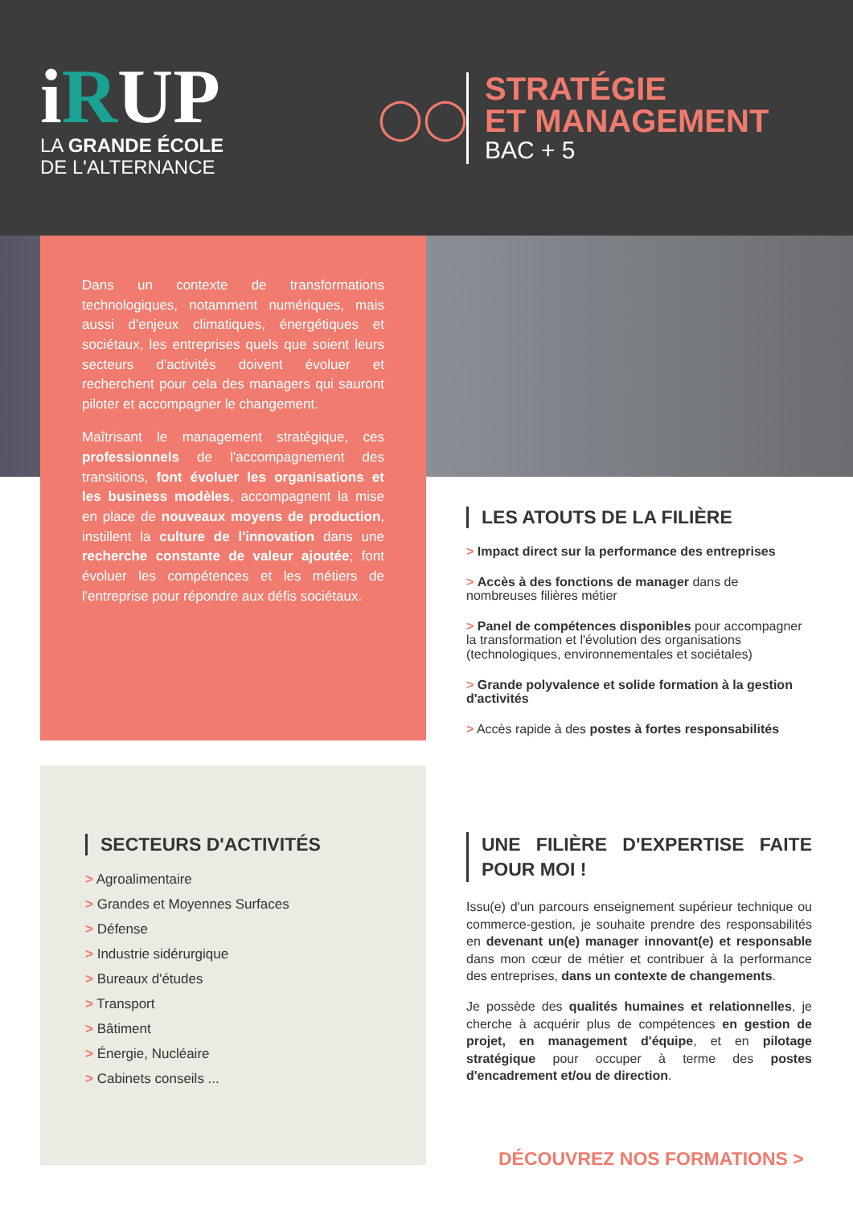iRUP
LA GRANDE ÉCOLE
DE L'ALTERNANCE
◯◯
STRATÉGIE
ET MANAGEMENT
BAC + 5
Dans un contexte de transformations technologiques, notamment numériques, mais aussi d'enjeux climatiques, énergétiques et sociétaux, les entreprises quels que soient leurs secteurs d'activités doivent évoluer et recherchent pour cela des managers qui sauront piloter et accompagner le changement.
Maîtrisant le management stratégique, ces professionnels de l'accompagnement des transitions, font évoluer les organisations et les business modèles, accompagnent la mise en place de nouveaux moyens de production, instillent la culture de l'innovation dans une recherche constante de valeur ajoutée; font évoluer les compétences et les métiers de l'entreprise pour répondre aux défis sociétaux.
SECTEURS D'ACTIVITÉS
> Agroalimentaire
> Grandes et Moyennes Surfaces
> Défense
> Industrie sidérurgique
> Bureaux d'études
> Transport
> Bâtiment
> Énergie, Nucléaire
> Cabinets conseils ...
LES ATOUTS DE LA FILIÈRE
> Impact direct sur la performance des entreprises
> Accès à des fonctions de manager dans de nombreuses filières métier
> Panel de compétences disponibles pour accompagner la transformation et l'évolution des organisations (technologiques, environnementales et sociétales)
> Grande polyvalence et solide formation à la gestion d'activités
> Accès rapide à des postes à fortes responsabilités
UNE FILIÈRE D'EXPERTISE FAITE POUR MOI !
Issu(e) d'un parcours enseignement supérieur technique ou commerce-gestion, je souhaite prendre des responsabilités en devenant un(e) manager innovant(e) et responsable dans mon cœur de métier et contribuer à la performance des entreprises, dans un contexte de changements.
Je possède des qualités humaines et relationnelles, je cherche à acquérir plus de compétences en gestion de projet, en management d'équipe, et en pilotage stratégique pour occuper à terme des postes d'encadrement et/ou de direction.
DÉCOUVREZ NOS FORMATIONS >